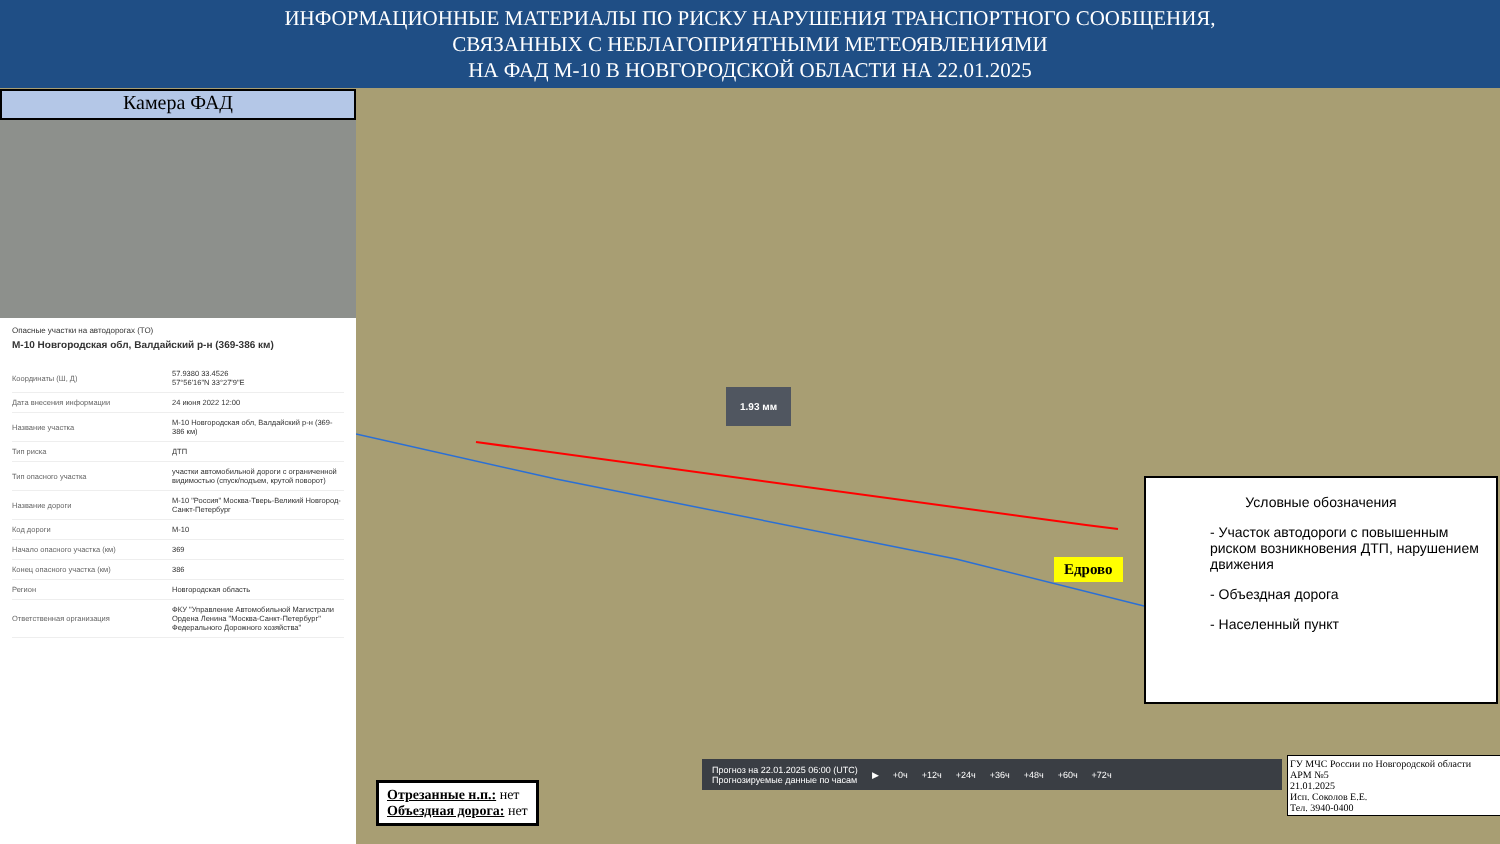ИНФОРМАЦИОННЫЕ МАТЕРИАЛЫ ПО РИСКУ НАРУШЕНИЯ ТРАНСПОРТНОГО СООБЩЕНИЯ,
СВЯЗАННЫХ С НЕБЛАГОПРИЯТНЫМИ МЕТЕОЯВЛЕНИЯМИ
НА ФАД М-10 В НОВГОРОДСКОЙ ОБЛАСТИ НА 22.01.2025
Камера ФАД
Опасные участки на автодорогах (ТО)
М-10 Новгородская обл, Валдайский р-н (369-386 км)
| Координаты (Ш, Д) | 57.9380 33.4526 57°56'16"N 33°27'9"E |
| Дата внесения информации | 24 июня 2022 12:00 |
| Название участка | М-10 Новгородская обл, Валдайский р-н (369-386 км) |
| Тип риска | ДТП |
| Тип опасного участка | участки автомобильной дороги с ограниченной видимостью (спуск/подъем, крутой поворот) |
| Название дороги | М-10 "Россия" Москва-Тверь-Великий Новгород-Санкт-Петербург |
| Код дороги | М-10 |
| Начало опасного участка (км) | 369 |
| Конец опасного участка (км) | 386 |
| Регион | Новгородская область |
| Ответственная организация | ФКУ "Управление Автомобильной Магистрали Ордена Ленина "Москва-Санкт-Петербург" Федерального Дорожного хозяйства" |
1.93 мм
Едрово
Условные обозначения
- Участок автодороги с повышенным риском возникновения ДТП, нарушением движения
- Объездная дорога
- Населенный пункт
Прогноз на 22.01.2025 06:00 (UTC)
Прогнозируемые данные по часам ▶ +0ч +12ч +24ч +36ч +48ч +60ч +72ч
Отрезанные н.п.: нет
Объездная дорога: нет
ГУ МЧС России по Новгородской области
АРМ №5
21.01.2025
Исп. Соколов Е.Е.
Тел. 3940-0400